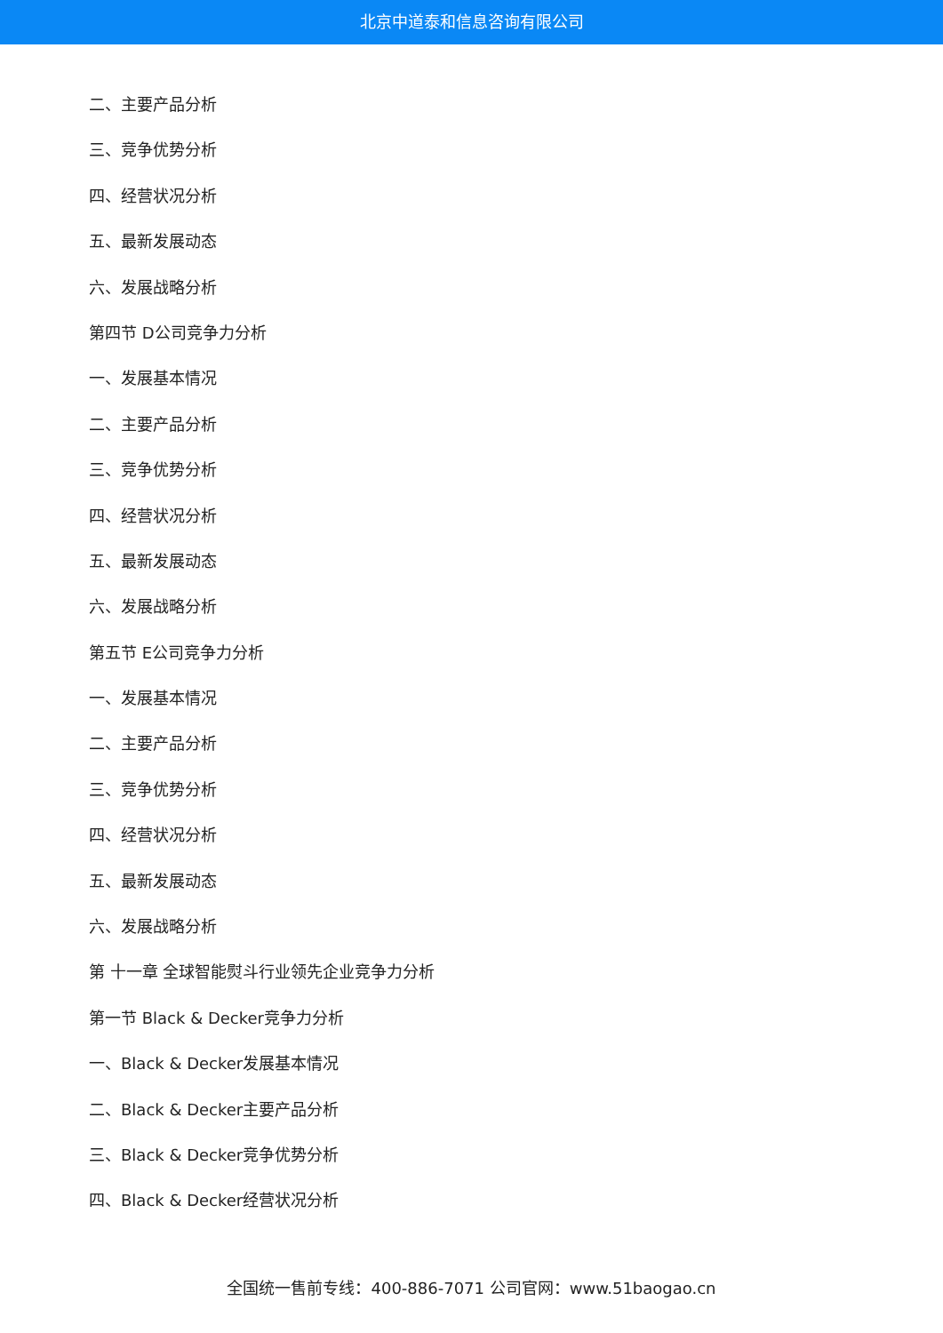北京中道泰和信息咨询有限公司
二、主要产品分析
三、竞争优势分析
四、经营状况分析
五、最新发展动态
六、发展战略分析
第四节 D公司竞争力分析
一、发展基本情况
二、主要产品分析
三、竞争优势分析
四、经营状况分析
五、最新发展动态
六、发展战略分析
第五节 E公司竞争力分析
一、发展基本情况
二、主要产品分析
三、竞争优势分析
四、经营状况分析
五、最新发展动态
六、发展战略分析
第 十一章 全球智能熨斗行业领先企业竞争力分析
第一节 Black & Decker竞争力分析
一、Black & Decker发展基本情况
二、Black & Decker主要产品分析
三、Black & Decker竞争优势分析
四、Black & Decker经营状况分析
全国统一售前专线：400-886-7071 公司官网：www.51baogao.cn